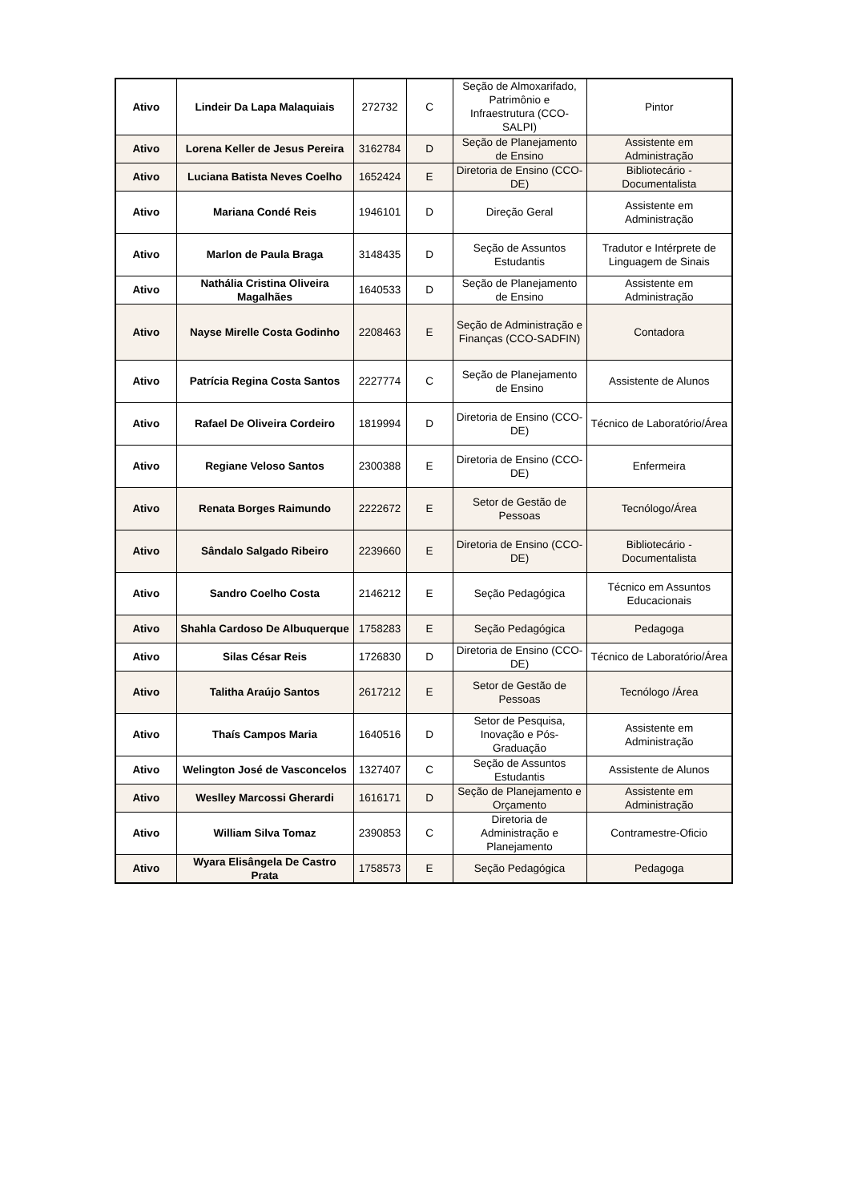| Ativo | Lindeir Da Lapa Malaquiais | 272732 | C | Seção de Almoxarifado, Patrimônio e Infraestrutura (CCO-SALPI) | Pintor |
| Ativo | Lorena Keller de Jesus Pereira | 3162784 | D | Seção de Planejamento de Ensino | Assistente em Administração |
| Ativo | Luciana Batista Neves Coelho | 1652424 | E | Diretoria de Ensino (CCO-DE) | Bibliotecário - Documentalista |
| Ativo | Mariana Condé Reis | 1946101 | D | Direção Geral | Assistente em Administração |
| Ativo | Marlon de Paula Braga | 3148435 | D | Seção de Assuntos Estudantis | Tradutor e Intérprete de Linguagem de Sinais |
| Ativo | Nathália Cristina Oliveira Magalhães | 1640533 | D | Seção de Planejamento de Ensino | Assistente em Administração |
| Ativo | Nayse Mirelle Costa Godinho | 2208463 | E | Seção de Administração e Finanças (CCO-SADFIN) | Contadora |
| Ativo | Patrícia Regina Costa Santos | 2227774 | C | Seção de Planejamento de Ensino | Assistente de Alunos |
| Ativo | Rafael De Oliveira Cordeiro | 1819994 | D | Diretoria de Ensino (CCO-DE) | Técnico de Laboratório/Área |
| Ativo | Regiane Veloso Santos | 2300388 | E | Diretoria de Ensino (CCO-DE) | Enfermeira |
| Ativo | Renata Borges Raimundo | 2222672 | E | Setor de Gestão de Pessoas | Tecnólogo/Área |
| Ativo | Sândalo Salgado Ribeiro | 2239660 | E | Diretoria de Ensino (CCO-DE) | Bibliotecário - Documentalista |
| Ativo | Sandro Coelho Costa | 2146212 | E | Seção Pedagógica | Técnico em Assuntos Educacionais |
| Ativo | Shahla Cardoso De Albuquerque | 1758283 | E | Seção Pedagógica | Pedagoga |
| Ativo | Silas César Reis | 1726830 | D | Diretoria de Ensino (CCO-DE) | Técnico de Laboratório/Área |
| Ativo | Talitha Araújo Santos | 2617212 | E | Setor de Gestão de Pessoas | Tecnólogo /Área |
| Ativo | Thaís Campos Maria | 1640516 | D | Setor de Pesquisa, Inovação e Pós-Graduação | Assistente em Administração |
| Ativo | Welington José de Vasconcelos | 1327407 | C | Seção de Assuntos Estudantis | Assistente de Alunos |
| Ativo | Weslley Marcossi Gherardi | 1616171 | D | Seção de Planejamento e Orçamento | Assistente em Administração |
| Ativo | William Silva Tomaz | 2390853 | C | Diretoria de Administração e Planejamento | Contramestre-Oficio |
| Ativo | Wyara Elisângela De Castro Prata | 1758573 | E | Seção Pedagógica | Pedagoga |